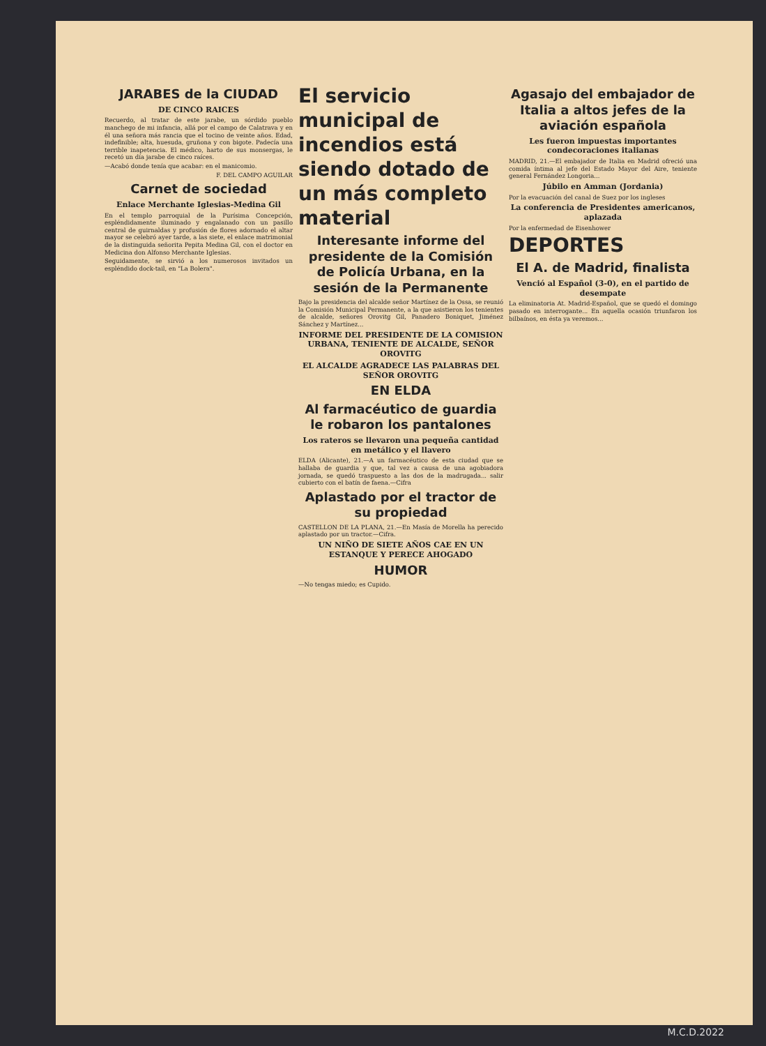JARABES de la CIUDAD
DE CINCO RAICES
Recuerdo, al tratar de este jarabe, un sórdido pueblo manchego de mi infancia, allá por el campo de Calatrava y en él una señora más rancia que el tocino de veinte años. Edad, indefinible; alta, huesuda, gruñona y con bigote. Padecía una terrible inapetencia. El médico, harto de sus monsergas, le recetó un día jarabe de cinco raíces.
—Acabó donde tenía que acabar: en el manicomio.
F. DEL CAMPO AGUILAR
Carnet de sociedad
Enlace Merchante Iglesias-Medina Gil
En el templo parroquial de la Purísima Concepción, espléndidamente iluminado y engalanado con un pasillo central de guirnaldas y profusión de flores adornado el altar mayor se celebró ayer tarde, a las siete, el enlace matrimonial de la distinguida señorita Pepita Medina Gil, con el doctor en Medicina don Alfonso Merchante Iglesias.
Seguidamente, se sirvió a los numerosos invitados un espléndido dock-tail, en "La Bolera".
El servicio municipal de incendios está siendo dotado de un más completo material
Interesante informe del presidente de la Comisión de Policía Urbana, en la sesión de la Permanente
Bajo la presidencia del alcalde señor Martínez de la Ossa, se reunió la Comisión Municipal Permanente, a la que asistieron los tenientes de alcalde, señores Orovitg Gil, Panadero Boniquet, Jiménez Sánchez y Martínez...
INFORME DEL PRESIDENTE DE LA COMISION URBANA, TENIENTE DE ALCALDE, SEÑOR OROVITG
EL ALCALDE AGRADECE LAS PALABRAS DEL SEÑOR OROVITG
EN ELDA
Al farmacéutico de guardia le robaron los pantalones
Los rateros se llevaron una pequeña cantidad en metálico y el llavero
ELDA (Alicante), 21.—A un farmacéutico de esta ciudad que se hallaba de guardia y que, tal vez a causa de una agobiadora jornada, se quedó traspuesto a las dos de la madrugada... salir cubierto con el batín de faena.—Cifra
Aplastado por el tractor de su propiedad
CASTELLON DE LA PLANA, 21.—En Masía de Morella ha perecido aplastado por un tractor.—Cifra.
UN NIÑO DE SIETE AÑOS CAE EN UN ESTANQUE Y PERECE AHOGADO
HUMOR
—No tengas miedo; es Cupido.
Agasajo del embajador de Italia a altos jefes de la aviación española
Les fueron impuestas importantes condecoraciones italianas
MADRID, 21.—El embajador de Italia en Madrid ofreció una comida íntima al jefe del Estado Mayor del Aire, teniente general Fernández Longoria...
Júbilo en Amman (Jordania)
Por la evacuación del canal de Suez por los ingleses
La conferencia de Presidentes americanos, aplazada
Por la enfermedad de Eisenhower
DEPORTES
El A. de Madrid, finalista
Venció al Español (3-0), en el partido de desempate
La eliminatoria At. Madrid-Español, que se quedó el domingo pasado en interrogante... En aquella ocasión triunfaron los bilbaínos, en ésta ya veremos...
M.C.D.2022